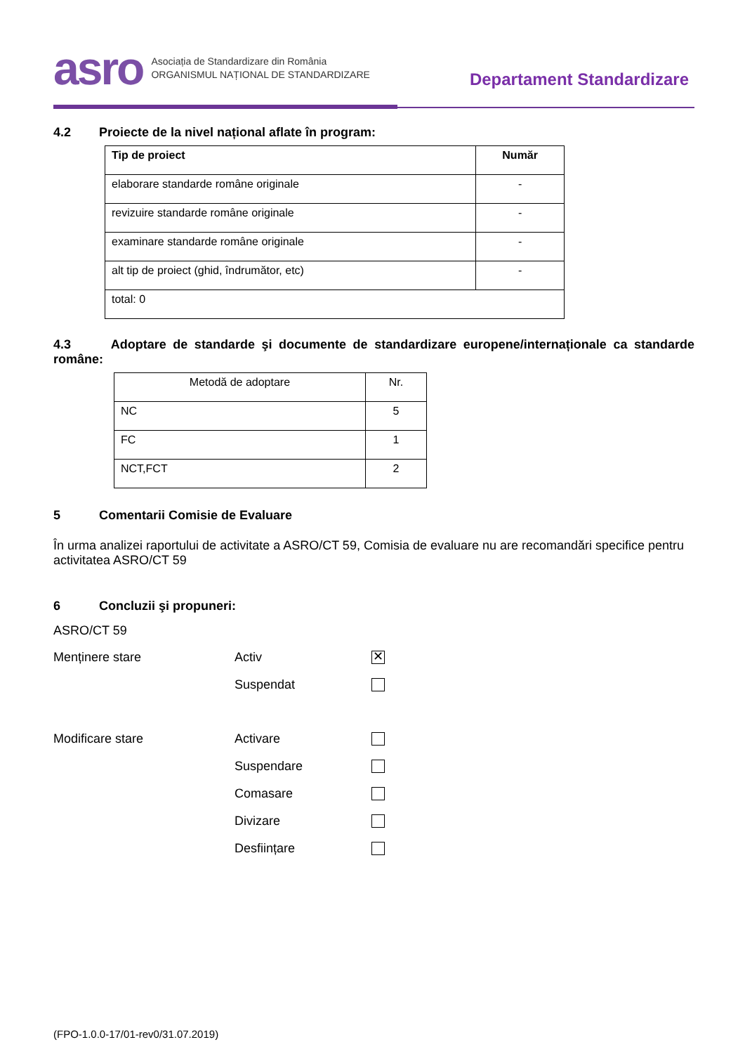asro
Asociația de Standardizare din România
ORGANISMUL NAȚIONAL DE STANDARDIZARE
Departament Standardizare
4.2 Proiecte de la nivel național aflate în program:
| Tip de proiect | Număr |
| --- | --- |
| elaborare standarde române originale | - |
| revizuire standarde române originale | - |
| examinare standarde române originale | - |
| alt tip de proiect (ghid, îndrumător, etc) | - |
| total: 0 | |
4.3 Adoptare de standarde şi documente de standardizare europene/internaționale ca standarde române:
| Metodă de adoptare | Nr. |
| NC | 5 |
| FC | 1 |
| NCT,FCT | 2 |
5 Comentarii Comisie de Evaluare
În urma analizei raportului de activitate a ASRO/CT 59, Comisia de evaluare nu are recomandări specifice pentru activitatea ASRO/CT 59
6 Concluzii şi propuneri:
ASRO/CT 59
Menținere stare Activ
✕
Suspendat
Modificare stare Activare
Suspendare
Comasare
Divizare
Desființare
(FPO-1.0.0-17/01-rev0/31.07.2019)